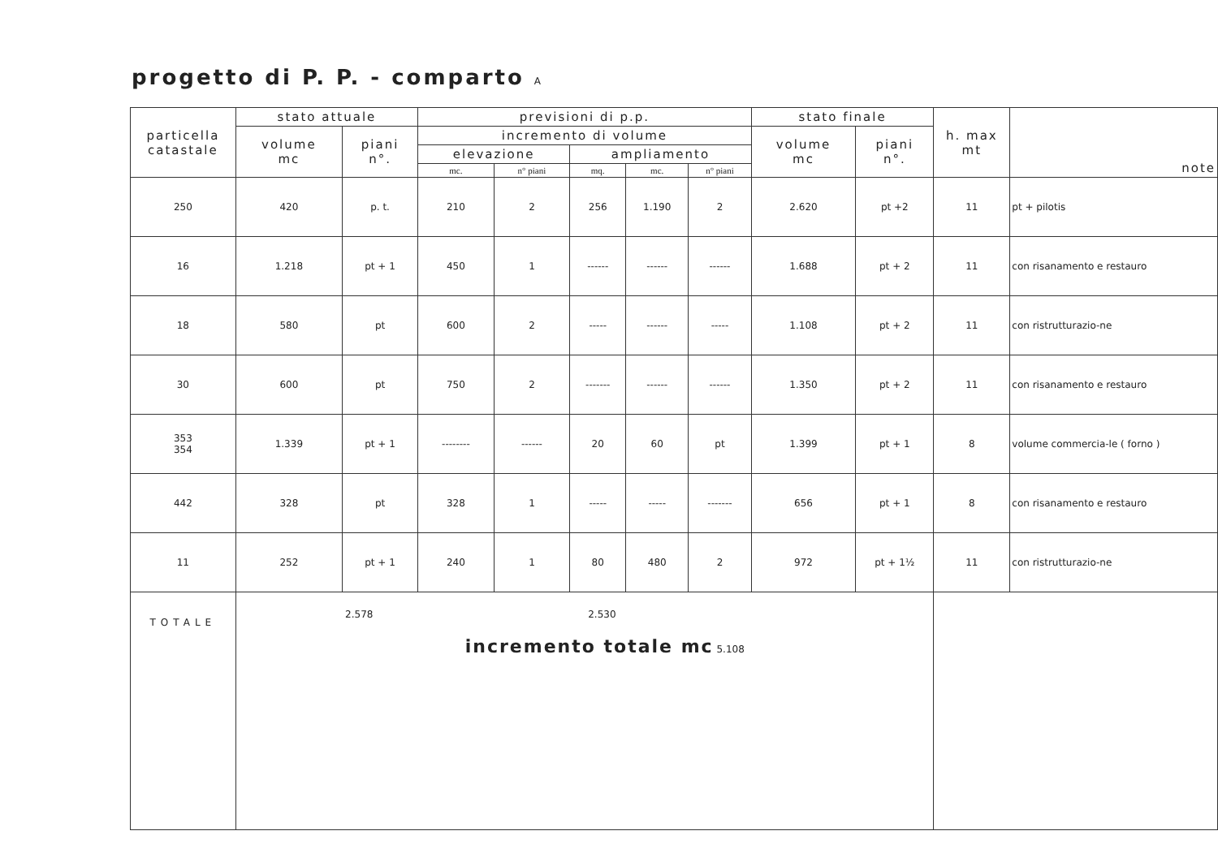progetto di P. P. - comparto A
| particella catastale | stato attuale | | previsioni di p.p. | | | | | stato finale | | h. max mt | note |
| --- | --- | --- | --- | --- | --- | --- | --- | --- | --- | --- | --- |
| | volume mc | piani n°. | incremento di volume | | | | | volume mc | piani n°. | | |
| | | | elevazione | | ampliamento | | | | | | |
| | | | mc. | n° piani | mq. | mc. | n° piani | | | | |
| 250 | 420 | p. t. | 210 | 2 | 256 | 1.190 | 2 | 2.620 | pt +2 | 11 | pt + pilotis |
| 16 | 1.218 | pt + 1 | 450 | 1 | ------ | ------ | ------ | 1.688 | pt + 2 | 11 | con risanamento e restauro |
| 18 | 580 | pt | 600 | 2 | ----- | ------ | ----- | 1.108 | pt + 2 | 11 | con ristrutturazio-ne |
| 30 | 600 | pt | 750 | 2 | ------- | ------ | ------ | 1.350 | pt + 2 | 11 | con risanamento e restauro |
| 353 354 | 1.339 | pt + 1 | -------- | ------ | 20 | 60 | pt | 1.399 | pt + 1 | 8 | volume commercia-le ( forno ) |
| 442 | 328 | pt | 328 | 1 | ----- | ----- | ------- | 656 | pt + 1 | 8 | con risanamento e restauro |
| 11 | 252 | pt + 1 | 240 | 1 | 80 | 480 | 2 | 972 | pt + 1½ | 11 | con ristrutturazio-ne |
| TOTALE | 2.578 2.530 incremento totale mc 5.108 | | | | | | | | | | |